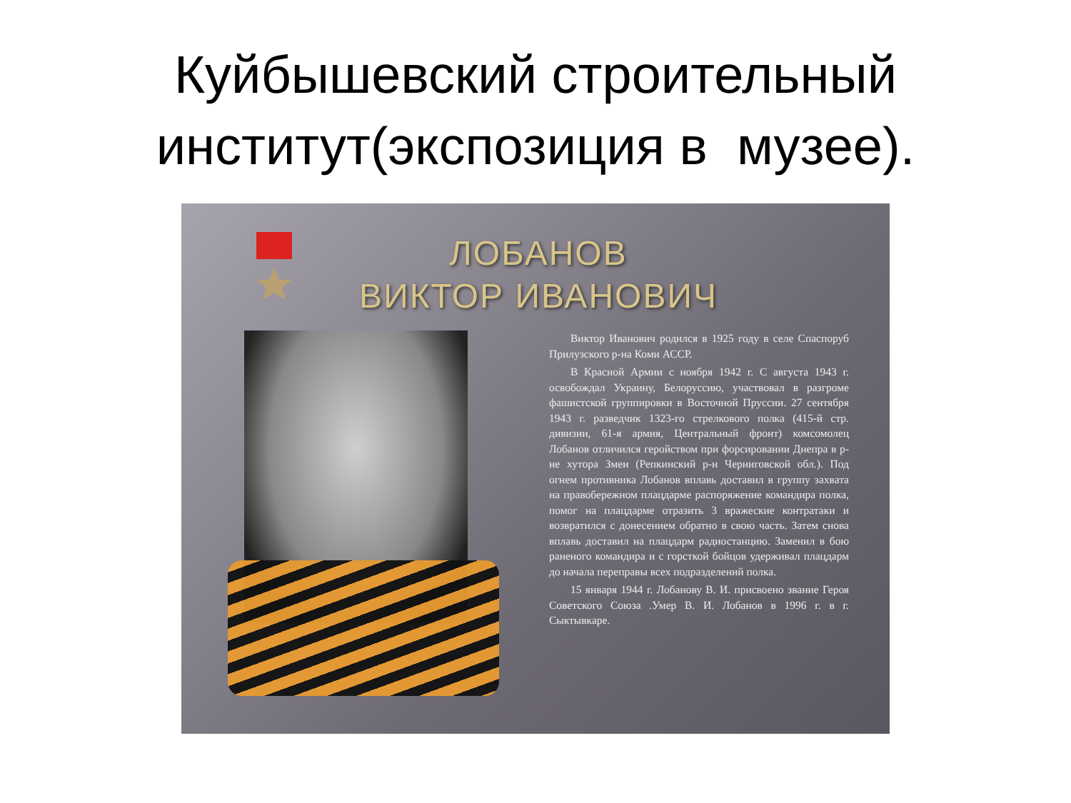Куйбышевский строительный
институт(экспозиция в музее).
ЛОБАНОВ
ВИКТОР ИВАНОВИЧ
Виктор Иванович родился в 1925 году в селе Спаспоруб Прилузского р-на Коми АССР.
В Красной Армии с ноября 1942 г. С августа 1943 г. освобождал Украину, Белоруссию, участвовал в разгроме фашистской группировки в Восточной Пруссии. 27 сентября 1943 г. разведчик 1323-го стрелкового полка (415-й стр. дивизии, 61-я армия, Центральный фронт) комсомолец Лобанов отличился геройством при форсировании Днепра в р-не хутора Змеи (Репкинский р-н Черниговской обл.). Под огнем противника Лобанов вплавь доставил в группу захвата на правобережном плацдарме распоряжение командира полка, помог на плацдарме отразить 3 вражеские контратаки и возвратился с донесением обратно в свою часть. Затем снова вплавь доставил на плацдарм радиостанцию. Заменил в бою раненого командира и с горсткой бойцов удерживал плацдарм до начала переправы всех подразделений полка.
15 января 1944 г. Лобанову В. И. присвоено звание Героя Советского Союза .Умер В. И. Лобанов в 1996 г. в г. Сыктывкаре.